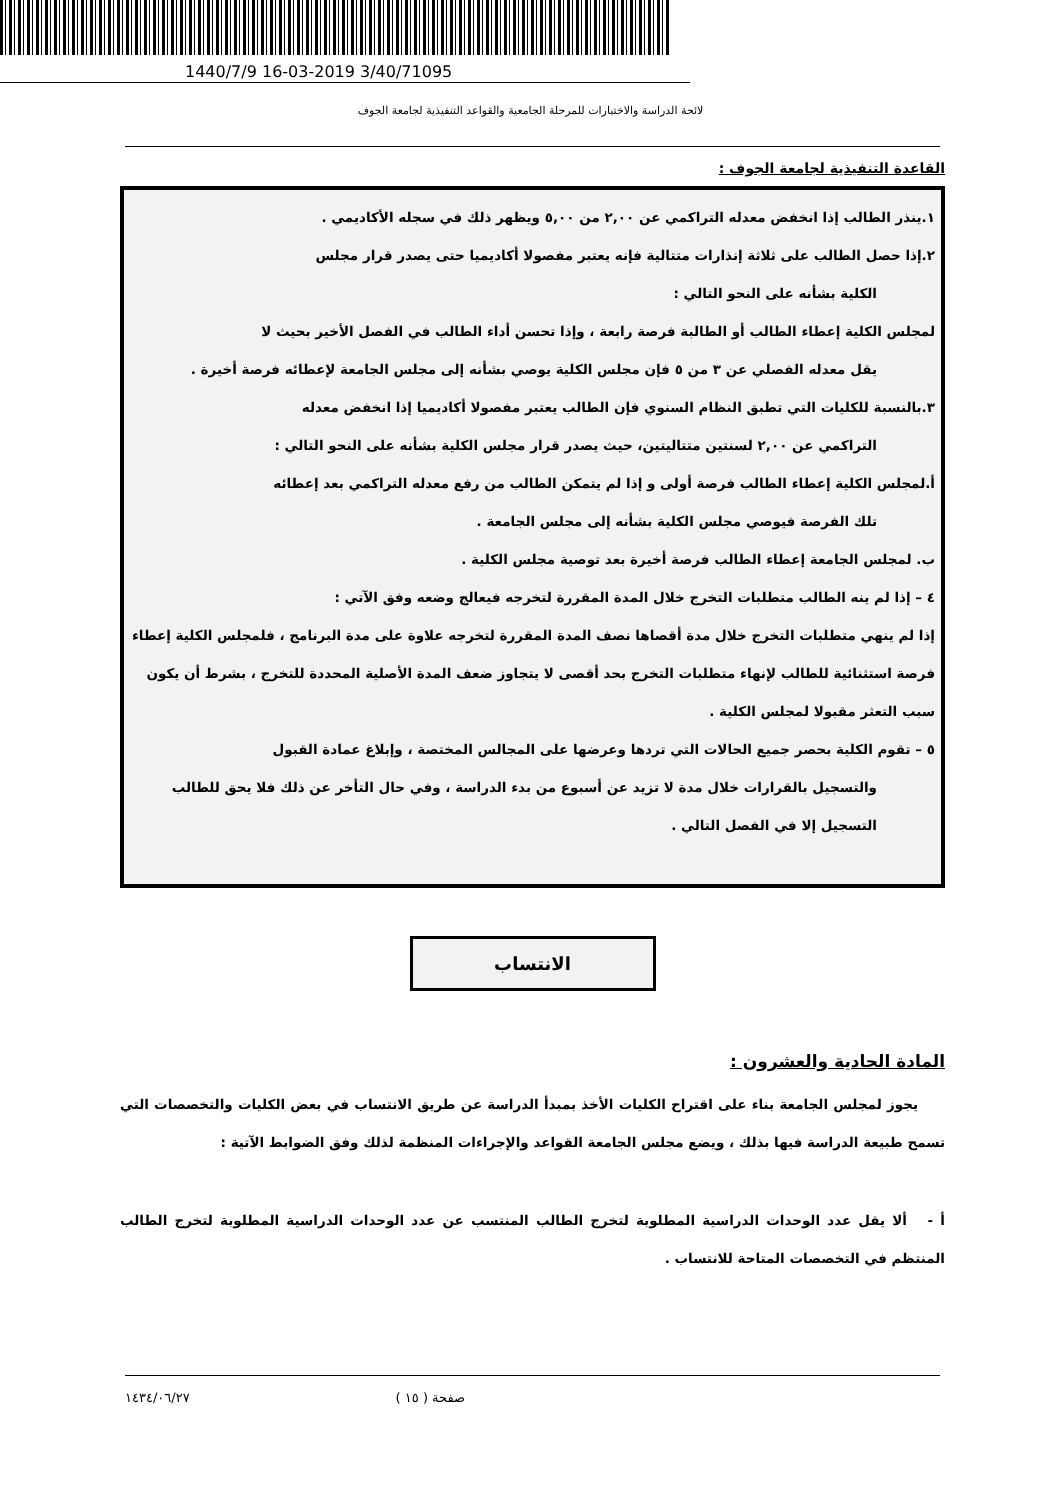1440/7/9 16-03-2019 3/40/71095
لائحة الدراسة والاختبارات للمرحلة الجامعية والقواعد التنفيذية لجامعة الجوف
القاعدة التنفيذية لجامعة الجوف :
١.ينذر الطالب إذا انخفض معدله التراكمي عن ٢,٠٠ من ٥,٠٠ ويظهر ذلك في سجله الأكاديمي .
٢.إذا حصل الطالب على ثلاثة إنذارات متتالية فإنه يعتبر مفصولا أكاديميا حتى يصدر قرار مجلس
الكلية بشأنه على النحو التالي :
لمجلس الكلية إعطاء الطالب أو الطالبة فرصة رابعة ، وإذا تحسن أداء الطالب في الفصل الأخير بحيث لا
يقل معدله الفصلي عن ٣ من ٥ فإن مجلس الكلية يوصي بشأنه إلى مجلس الجامعة لإعطائه فرصة أخيرة .
٣.بالنسبة للكليات التي تطبق النظام السنوي فإن الطالب يعتبر مفصولا أكاديميا إذا انخفض معدله
التراكمي عن ٢,٠٠ لسنتين متتاليتين، حيث يصدر قرار مجلس الكلية بشأنه على النحو التالي :
أ.لمجلس الكلية إعطاء الطالب فرصة أولى و إذا لم يتمكن الطالب من رفع معدله التراكمي بعد إعطائه
تلك الفرصة فيوصي مجلس الكلية بشأنه إلى مجلس الجامعة .
ب. لمجلس الجامعة إعطاء الطالب فرصة أخيرة بعد توصية مجلس الكلية .
٤ – إذا لم ينه الطالب متطلبات التخرج خلال المدة المقررة لتخرجه فيعالج وضعه وفق الآتي :
إذا لم ينهي متطلبات التخرج خلال مدة أقصاها نصف المدة المقررة لتخرجه علاوة على مدة البرنامج ، فلمجلس الكلية إعطاء فرصة استثنائية للطالب لإنهاء متطلبات التخرج بحد أقصى لا يتجاوز ضعف المدة الأصلية المحددة للتخرج ، بشرط أن يكون سبب التعثر مقبولا لمجلس الكلية .
٥ – تقوم الكلية بحصر جميع الحالات التي تردها وعرضها على المجالس المختصة ، وإبلاغ عمادة القبول
والتسجيل بالقرارات خلال مدة لا تزيد عن أسبوع من بدء الدراسة ، وفي حال التأخر عن ذلك فلا يحق للطالب التسجيل إلا في الفصل التالي .
الانتساب
المادة الحادية والعشرون :
  يجوز لمجلس الجامعة بناء على اقتراح الكليات الأخذ بمبدأ الدراسة عن طريق الانتساب في بعض الكليات والتخصصات التي تسمح طبيعة الدراسة فيها بذلك ، ويضع مجلس الجامعة القواعد والإجراءات المنظمة لذلك وفق الضوابط الآتية :
أ -  ألا يقل عدد الوحدات الدراسية المطلوبة لتخرج الطالب المنتسب عن عدد الوحدات الدراسية المطلوبة لتخرج الطالب المنتظم في التخصصات المتاحة للانتساب .
صفحة ( ١٥ ) ١٤٣٤/٠٦/٢٧